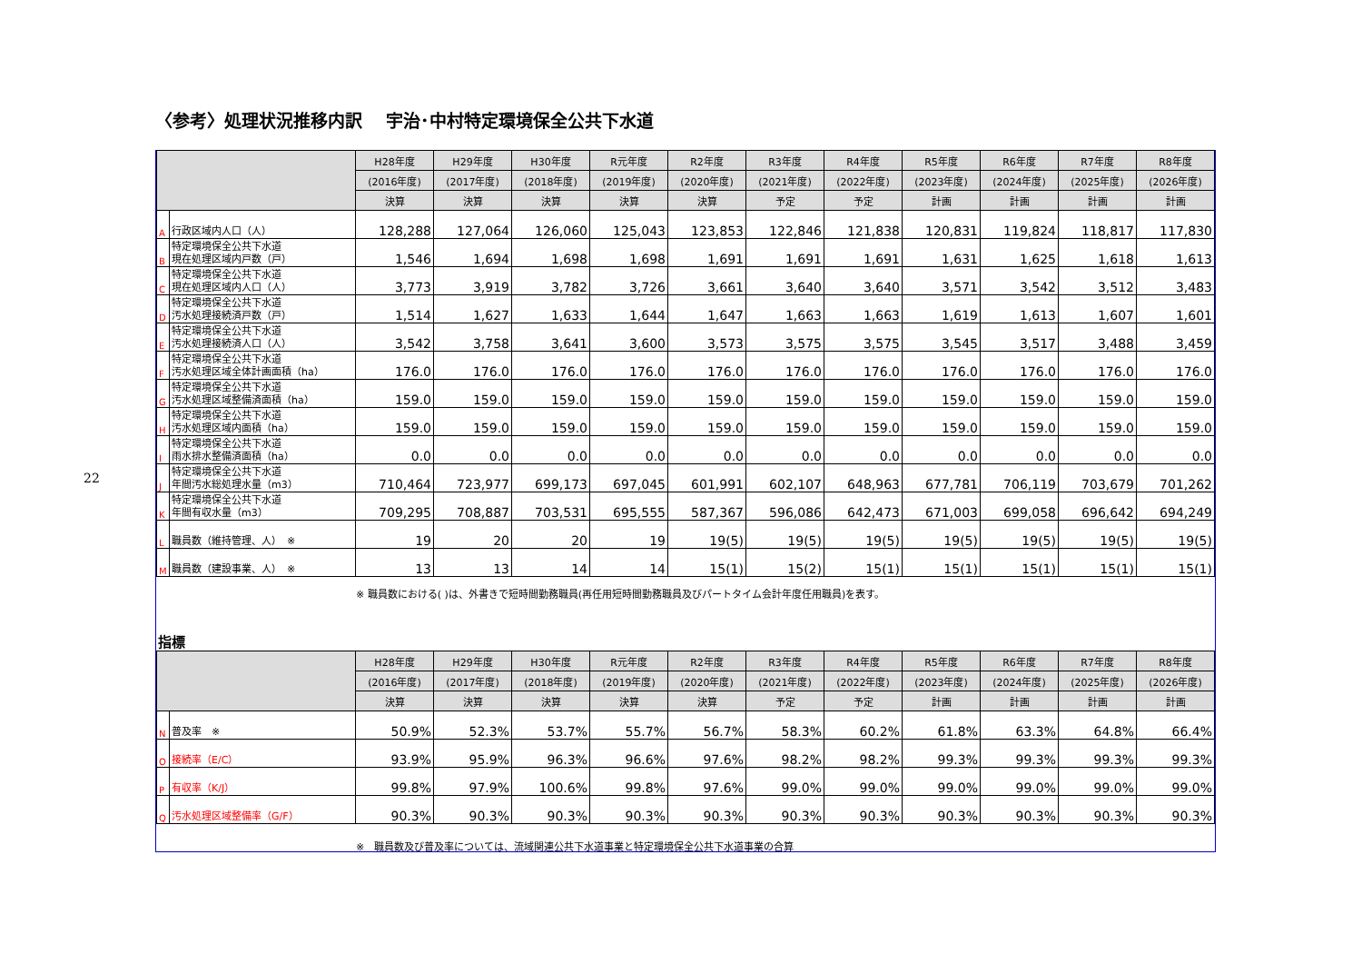22
〈参考〉処理状況推移内訳　 宇治･中村特定環境保全公共下水道
| | | H28年度 | H29年度 | H30年度 | R元年度 | R2年度 | R3年度 | R4年度 | R5年度 | R6年度 | R7年度 | R8年度 |
| --- | --- | --- | --- | --- | --- | --- | --- | --- | --- | --- | --- | --- |
| | | (2016年度) | (2017年度) | (2018年度) | (2019年度) | (2020年度) | (2021年度) | (2022年度) | (2023年度) | (2024年度) | (2025年度) | (2026年度) |
| | | 決算 | 決算 | 決算 | 決算 | 決算 | 予定 | 予定 | 計画 | 計画 | 計画 | 計画 |
| A | 行政区域内人口（人） | 128,288 | 127,064 | 126,060 | 125,043 | 123,853 | 122,846 | 121,838 | 120,831 | 119,824 | 118,817 | 117,830 |
| B | 特定環境保全公共下水道 現在処理区域内戸数（戸） | 1,546 | 1,694 | 1,698 | 1,698 | 1,691 | 1,691 | 1,691 | 1,631 | 1,625 | 1,618 | 1,613 |
| C | 特定環境保全公共下水道 現在処理区域内人口（人） | 3,773 | 3,919 | 3,782 | 3,726 | 3,661 | 3,640 | 3,640 | 3,571 | 3,542 | 3,512 | 3,483 |
| D | 特定環境保全公共下水道 汚水処理接続済戸数（戸） | 1,514 | 1,627 | 1,633 | 1,644 | 1,647 | 1,663 | 1,663 | 1,619 | 1,613 | 1,607 | 1,601 |
| E | 特定環境保全公共下水道 汚水処理接続済人口（人） | 3,542 | 3,758 | 3,641 | 3,600 | 3,573 | 3,575 | 3,575 | 3,545 | 3,517 | 3,488 | 3,459 |
| F | 特定環境保全公共下水道 汚水処理区域全体計画面積（ha） | 176.0 | 176.0 | 176.0 | 176.0 | 176.0 | 176.0 | 176.0 | 176.0 | 176.0 | 176.0 | 176.0 |
| G | 特定環境保全公共下水道 汚水処理区域整備済面積（ha） | 159.0 | 159.0 | 159.0 | 159.0 | 159.0 | 159.0 | 159.0 | 159.0 | 159.0 | 159.0 | 159.0 |
| H | 特定環境保全公共下水道 汚水処理区域内面積（ha） | 159.0 | 159.0 | 159.0 | 159.0 | 159.0 | 159.0 | 159.0 | 159.0 | 159.0 | 159.0 | 159.0 |
| I | 特定環境保全公共下水道 雨水排水整備済面積（ha） | 0.0 | 0.0 | 0.0 | 0.0 | 0.0 | 0.0 | 0.0 | 0.0 | 0.0 | 0.0 | 0.0 |
| J | 特定環境保全公共下水道 年間汚水総処理水量（m3） | 710,464 | 723,977 | 699,173 | 697,045 | 601,991 | 602,107 | 648,963 | 677,781 | 706,119 | 703,679 | 701,262 |
| K | 特定環境保全公共下水道 年間有収水量（m3） | 709,295 | 708,887 | 703,531 | 695,555 | 587,367 | 596,086 | 642,473 | 671,003 | 699,058 | 696,642 | 694,249 |
| L | 職員数（維持管理、人） ※ | 19 | 20 | 20 | 19 | 19(5) | 19(5) | 19(5) | 19(5) | 19(5) | 19(5) | 19(5) |
| M | 職員数（建設事業、人） ※ | 13 | 13 | 14 | 14 | 15(1) | 15(2) | 15(1) | 15(1) | 15(1) | 15(1) | 15(1) |
※ 職員数における( )は、外書きで短時間勤務職員(再任用短時間勤務職員及びパートタイム会計年度任用職員)を表す。
指標
| | | H28年度 | H29年度 | H30年度 | R元年度 | R2年度 | R3年度 | R4年度 | R5年度 | R6年度 | R7年度 | R8年度 |
| --- | --- | --- | --- | --- | --- | --- | --- | --- | --- | --- | --- | --- |
| | | (2016年度) | (2017年度) | (2018年度) | (2019年度) | (2020年度) | (2021年度) | (2022年度) | (2023年度) | (2024年度) | (2025年度) | (2026年度) |
| | | 決算 | 決算 | 決算 | 決算 | 決算 | 予定 | 予定 | 計画 | 計画 | 計画 | 計画 |
| N | 普及率 ※ | 50.9% | 52.3% | 53.7% | 55.7% | 56.7% | 58.3% | 60.2% | 61.8% | 63.3% | 64.8% | 66.4% |
| O | 接続率（E/C） | 93.9% | 95.9% | 96.3% | 96.6% | 97.6% | 98.2% | 98.2% | 99.3% | 99.3% | 99.3% | 99.3% |
| P | 有収率（K/J） | 99.8% | 97.9% | 100.6% | 99.8% | 97.6% | 99.0% | 99.0% | 99.0% | 99.0% | 99.0% | 99.0% |
| Q | 汚水処理区域整備率（G/F） | 90.3% | 90.3% | 90.3% | 90.3% | 90.3% | 90.3% | 90.3% | 90.3% | 90.3% | 90.3% | 90.3% |
※　職員数及び普及率については、流域関連公共下水道事業と特定環境保全公共下水道事業の合算